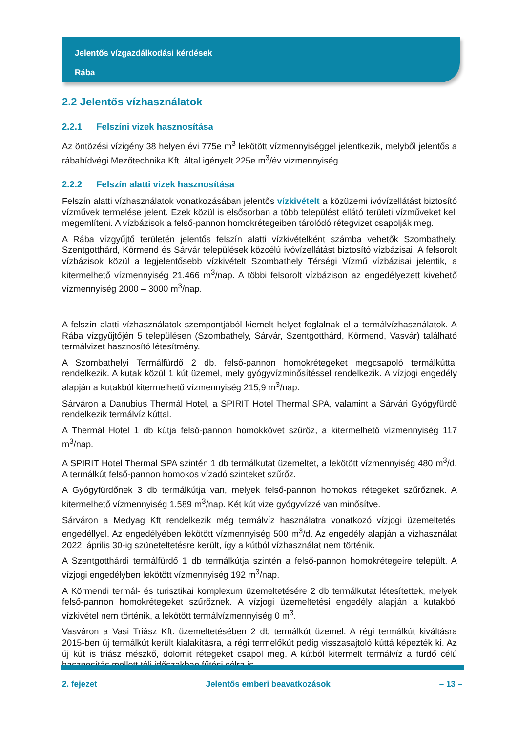Jelentős vízgazdálkodási kérdések
Rába
2.2 Jelentős vízhasználatok
2.2.1 Felszíni vizek hasznosítása
Az öntözési vízigény 38 helyen évi 775e m<sup>3</sup> lekötött vízmennyiséggel jelentkezik, melyből jelentős a rábahídvégi Mezőtechnika Kft. által igényelt 225e m<sup>3</sup>/év vízmennyiség.
2.2.2 Felszín alatti vizek hasznosítása
Felszín alatti vízhasználatok vonatkozásában jelentős vízkivételt a közüzemi ivóvízellátást biztosító vízművek termelése jelent. Ezek közül is elsősorban a több települést ellátó területi vízműveket kell megemlíteni. A vízbázisok a felső-pannon homokrétegeiben tárolódó rétegvizet csapolják meg.
A Rába vízgyűjtő területén jelentős felszín alatti vízkivételként számba vehetők Szombathely, Szentgotthárd, Körmend és Sárvár települések közcélú ivóvízellátást biztosító vízbázisai. A felsorolt vízbázisok közül a legjelentősebb vízkivételt Szombathely Térségi Vízmű vízbázisai jelentik, a kitermelhető vízmennyiség 21.466 m<sup>3</sup>/nap. A többi felsorolt vízbázison az engedélyezett kivehető vízmennyiség 2000 – 3000 m<sup>3</sup>/nap.
A felszín alatti vízhasználatok szempontjából kiemelt helyet foglalnak el a termálvízhasználatok. A Rába vízgyűjtőjén 5 településen (Szombathely, Sárvár, Szentgotthárd, Körmend, Vasvár) található termálvizet hasznosító létesítmény.
A Szombathelyi Termálfürdő 2 db, felső-pannon homokrétegeket megcsapoló termálkúttal rendelkezik. A kutak közül 1 kút üzemel, mely gyógyvízminősítéssel rendelkezik. A vízjogi engedély alapján a kutakból kitermelhető vízmennyiség 215,9 m<sup>3</sup>/nap.
Sárváron a Danubius Thermál Hotel, a SPIRIT Hotel Thermal SPA, valamint a Sárvári Gyógyfürdő rendelkezik termálvíz kúttal.
A Thermál Hotel 1 db kútja felső-pannon homokkövet szűrőz, a kitermelhető vízmennyiség 117 m<sup>3</sup>/nap.
A SPIRIT Hotel Thermal SPA szintén 1 db termálkutat üzemeltet, a lekötött vízmennyiség 480 m<sup>3</sup>/d. A termálkút felső-pannon homokos vízadó szinteket szűrőz.
A Gyógyfürdőnek 3 db termálkútja van, melyek felső-pannon homokos rétegeket szűrőznek. A kitermelhető vízmennyiség 1.589 m<sup>3</sup>/nap. Két kút vize gyógyvízzé van minősítve.
Sárváron a Medyag Kft rendelkezik még termálvíz használatra vonatkozó vízjogi üzemeltetési engedéllyel. Az engedélyében lekötött vízmennyiség 500 m<sup>3</sup>/d. Az engedély alapján a vízhasználat 2022. április 30-ig szüneteltetésre került, így a kútból vízhasználat nem történik.
A Szentgotthárdi termálfürdő 1 db termálkútja szintén a felső-pannon homokrétegeire települt. A vízjogi engedélyben lekötött vízmennyiség 192 m<sup>3</sup>/nap.
A Körmendi termál- és turisztikai komplexum üzemeltetésére 2 db termálkutat létesítettek, melyek felső-pannon homokrétegeket szűrőznek. A vízjogi üzemeltetési engedély alapján a kutakból vízkivétel nem történik, a lekötött termálvízmennyiség 0 m<sup>3</sup>.
Vasváron a Vasi Triász Kft. üzemeltetésében 2 db termálkút üzemel. A régi termálkút kiváltásra 2015-ben új termálkút került kialakításra, a régi termelőkút pedig visszasajtoló kúttá képezték ki. Az új kút is triász mészkő, dolomit rétegeket csapol meg. A kútból kitermelt termálvíz a fürdő célú hasznosítás mellett téli időszakban fűtési célra is
2. fejezet Jelentős emberi beavatkozások – 13 –